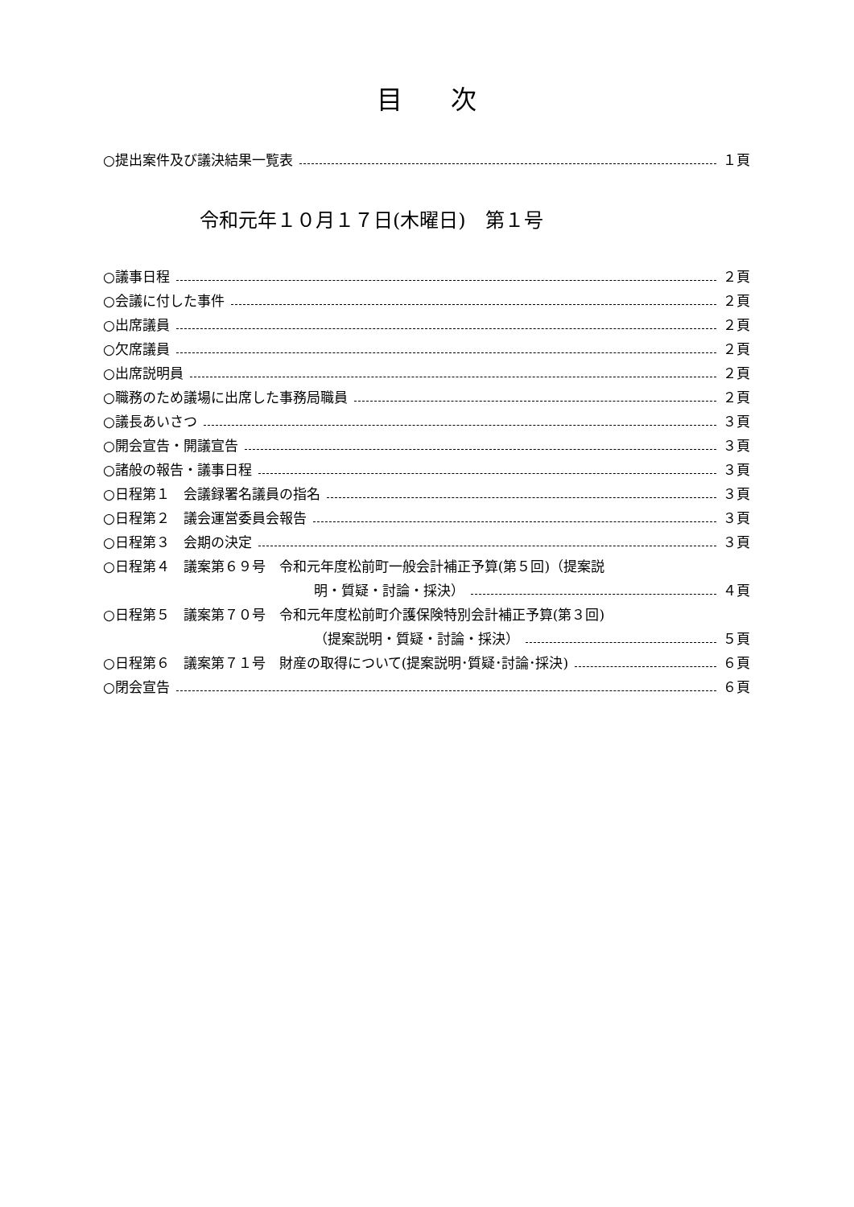目次
○提出案件及び議決結果一覧表 １頁
令和元年１０月１７日(木曜日)　第１号
○議事日程 ２頁
○会議に付した事件 ２頁
○出席議員 ２頁
○欠席議員 ２頁
○出席説明員 ２頁
○職務のため議場に出席した事務局職員 ２頁
○議長あいさつ ３頁
○開会宣告・開議宣告 ３頁
○諸般の報告・議事日程 ３頁
○日程第１　会議録署名議員の指名 ３頁
○日程第２　議会運営委員会報告 ３頁
○日程第３　会期の決定 ３頁
○日程第４　議案第６９号　令和元年度松前町一般会計補正予算(第５回)（提案説
明・質疑・討論・採決） ４頁
○日程第５　議案第７０号　令和元年度松前町介護保険特別会計補正予算(第３回)
（提案説明・質疑・討論・採決） ５頁
○日程第６　議案第７１号　財産の取得について(提案説明･質疑･討論･採決) ６頁
○閉会宣告 ６頁